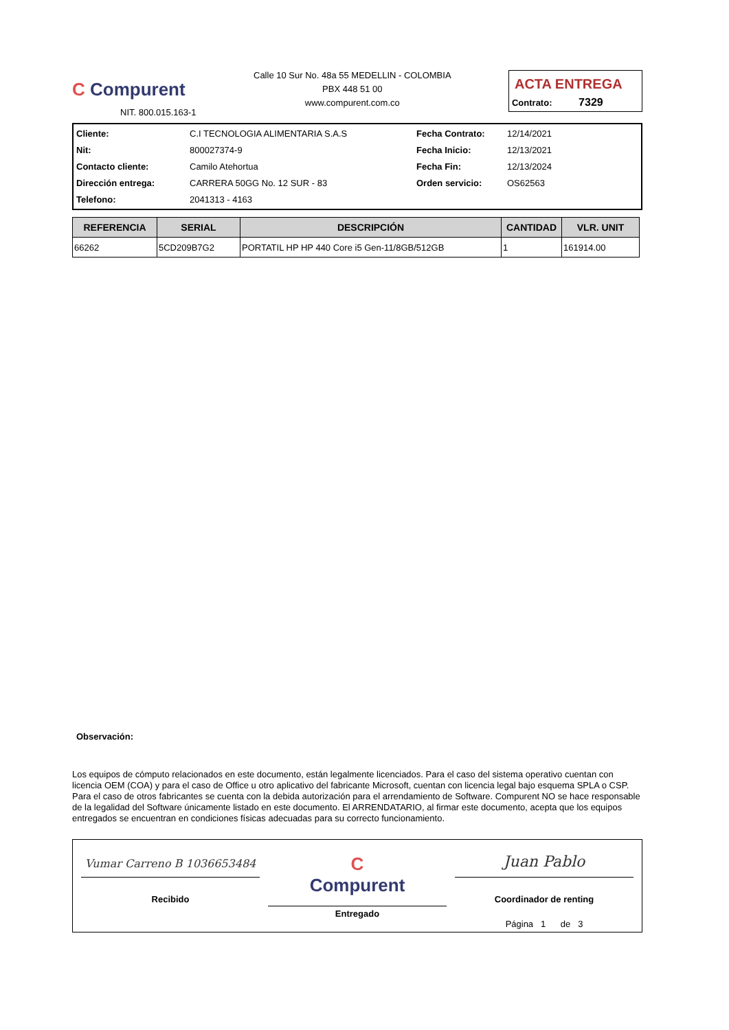C Compurent
NIT. 800.015.163-1
Calle 10 Sur No. 48a 55 MEDELLIN - COLOMBIA
PBX 448 51 00
www.compurent.com.co
ACTA ENTREGA
Contrato: 7329
Cliente:
C.I TECNOLOGIA ALIMENTARIA S.A.S
Fecha Contrato:
12/14/2021
Nit:
800027374-9
Fecha Inicio:
12/13/2021
Contacto cliente:
Camilo Atehortua
Fecha Fin:
12/13/2024
Dirección entrega:
CARRERA 50GG No. 12 SUR - 83
Orden servicio:
OS62563
Telefono:
2041313 - 4163
| REFERENCIA | SERIAL | DESCRIPCIÓN | CANTIDAD | VLR. UNIT |
| --- | --- | --- | --- | --- |
| 66262 | 5CD209B7G2 | PORTATIL HP HP 440 Core i5 Gen-11/8GB/512GB | 1 | 161914.00 |
Observación:
Los equipos de cómputo relacionados en este documento, están legalmente licenciados. Para el caso del sistema operativo cuentan con licencia OEM (COA) y para el caso de Office u otro aplicativo del fabricante Microsoft, cuentan con licencia legal bajo esquema SPLA o CSP. Para el caso de otros fabricantes se cuenta con la debida autorización para el arrendamiento de Software. Compurent NO se hace responsable de la legalidad del Software únicamente listado en este documento. El ARRENDATARIO, al firmar este documento, acepta que los equipos entregados se encuentran en condiciones físicas adecuadas para su correcto funcionamiento.
Vumar Carreno B 1036653484
Recibido
C
Compurent
Entregado
Juan Pablo
Coordinador de renting
Página 1 de 3